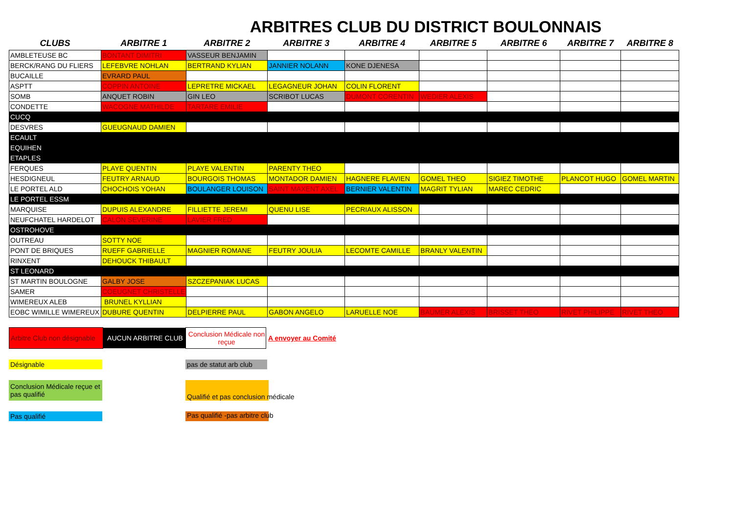ARBITRES CLUB DU DISTRICT BOULONNAIS
| CLUBS | ARBITRE 1 | ARBITRE 2 | ARBITRE 3 | ARBITRE 4 | ARBITRE 5 | ARBITRE 6 | ARBITRE 7 | ARBITRE 8 |
| --- | --- | --- | --- | --- | --- | --- | --- | --- |
| AMBLETEUSE BC | BONTANT DIMITRI | VASSEUR BENJAMIN | | | | | | |
| BERCK/RANG DU FLIERS | LEFEBVRE NOHLAN | BERTRAND KYLIAN | JANNIER NOLANN | KONE DJENESA | | | | |
| BUCAILLE | EVRARD PAUL | | | | | | | |
| ASPTT | COPPIN ANTOINE | LEPRETRE MICKAEL | LEGAGNEUR JOHAN | COLIN FLORENT | | | | |
| SOMB | ANQUET ROBIN | GIN LEO | SCRIBOT LUCAS | DUMONT CORENTIN | WEDIER ALEXIS | | | |
| CONDETTE | WACOGNE MATHILDE | TARTARE EMILIE | | | | | | |
| CUCQ | | | | | | | | |
| DESVRES | GUEUGNAUD DAMIEN | | | | | | | |
| ECAULT | | | | | | | | |
| EQUIHEN | | | | | | | | |
| ETAPLES | | | | | | | | |
| FERQUES | PLAYE QUENTIN | PLAYE VALENTIN | PARENTY THEO | | | | | |
| HESDIGNEUL | FEUTRY ARNAUD | BOURGOIS THOMAS | MONTADOR DAMIEN | HAGNERE FLAVIEN | GOMEL THEO | SIGIEZ TIMOTHE | PLANCOT HUGO | GOMEL MARTIN |
| LE PORTEL ALD | CHOCHOIS YOHAN | BOULANGER LOUISON | SAINT MAXENT AXEL | BERNIER VALENTIN | MAGRIT TYLIAN | MAREC CEDRIC | | |
| LE PORTEL ESSM | | | | | | | | |
| MARQUISE | DUPUIS ALEXANDRE | FILLIETTE JEREMI | QUENU LISE | PECRIAUX ALISSON | | | | |
| NEUFCHATEL HARDELOT | CALON SEVERINE | LAVIER FRED | | | | | | |
| OSTROHOVE | | | | | | | | |
| OUTREAU | SOTTY NOE | | | | | | | |
| PONT DE BRIQUES | RUEFF GABRIELLE | MAGNIER ROMANE | FEUTRY JOULIA | LECOMTE CAMILLE | BRANLY VALENTIN | | | |
| RINXENT | DEHOUCK THIBAULT | | | | | | | |
| ST LEONARD | | | | | | | | |
| ST MARTIN BOULOGNE | GALBY JOSE | SZCZEPANIAK LUCAS | | | | | | |
| SAMER | COEUGNET CHRISTELLE | | | | | | | |
| WIMEREUX ALEB | BRUNEL KYLLIAN | | | | | | | |
| EOBC WIMILLE WIMEREUX | DUBURE QUENTIN | DELPIERRE PAUL | GABON ANGELO | LARUELLE NOE | BAUMER ALEXIS | BRISSET THEO | RIVET PHILIPPE | RIVET THEO |
Arbitre Club non désignable
AUCUN ARBITRE CLUB
Conclusion Médicale non reçue
A envoyer au Comité
Désignable
pas de statut arb club
Conclusion Médicale reçue et pas qualifié
Qualifié et pas conclusion médicale
Pas qualifié Pas qualifié -pas arbitre club